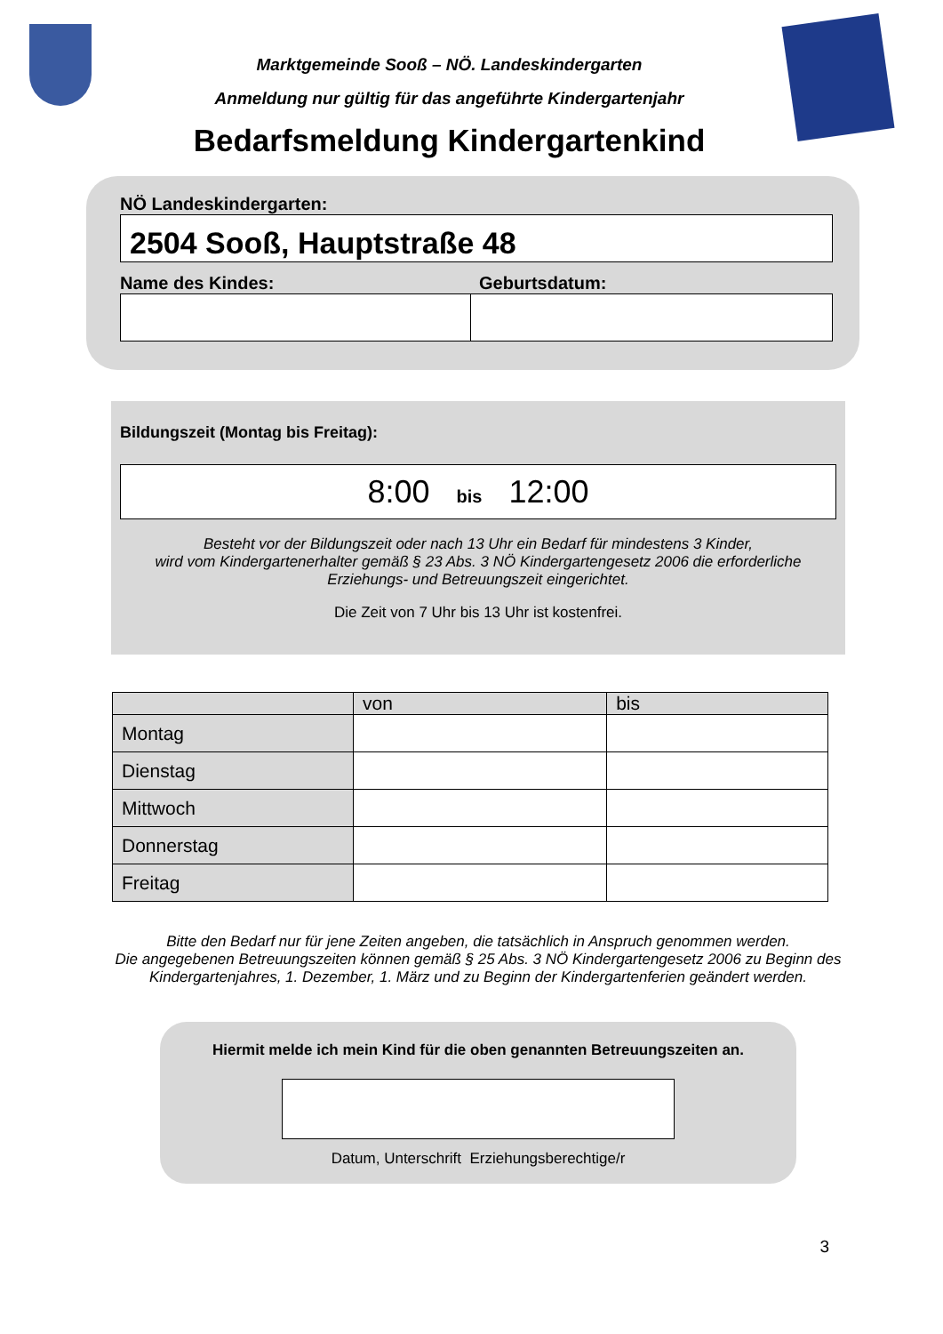Marktgemeinde Sooß – NÖ. Landeskindergarten
Anmeldung nur gültig für das angeführte Kindergartenjahr
Bedarfsmeldung Kindergartenkind
NÖ Landeskindergarten:
2504 Sooß, Hauptstraße 48
Name des Kindes: Geburtsdatum:
Bildungszeit (Montag bis Freitag):
8:00 bis 12:00
Besteht vor der Bildungszeit oder nach 13 Uhr ein Bedarf für mindestens 3 Kinder,
wird vom Kindergartenerhalter gemäß § 23 Abs. 3 NÖ Kindergartengesetz 2006 die erforderliche
Erziehungs- und Betreuungszeit eingerichtet.
Die Zeit von 7 Uhr bis 13 Uhr ist kostenfrei.
| | von | bis |
| Montag | | |
| Dienstag | | |
| Mittwoch | | |
| Donnerstag | | |
| Freitag | | |
Bitte den Bedarf nur für jene Zeiten angeben, die tatsächlich in Anspruch genommen werden.
Die angegebenen Betreuungszeiten können gemäß § 25 Abs. 3 NÖ Kindergartengesetz 2006 zu Beginn des Kindergartenjahres, 1. Dezember, 1. März und zu Beginn der Kindergartenferien geändert werden.
Hiermit melde ich mein Kind für die oben genannten Betreuungszeiten an.
Datum, Unterschrift Erziehungsberechtige/r
3